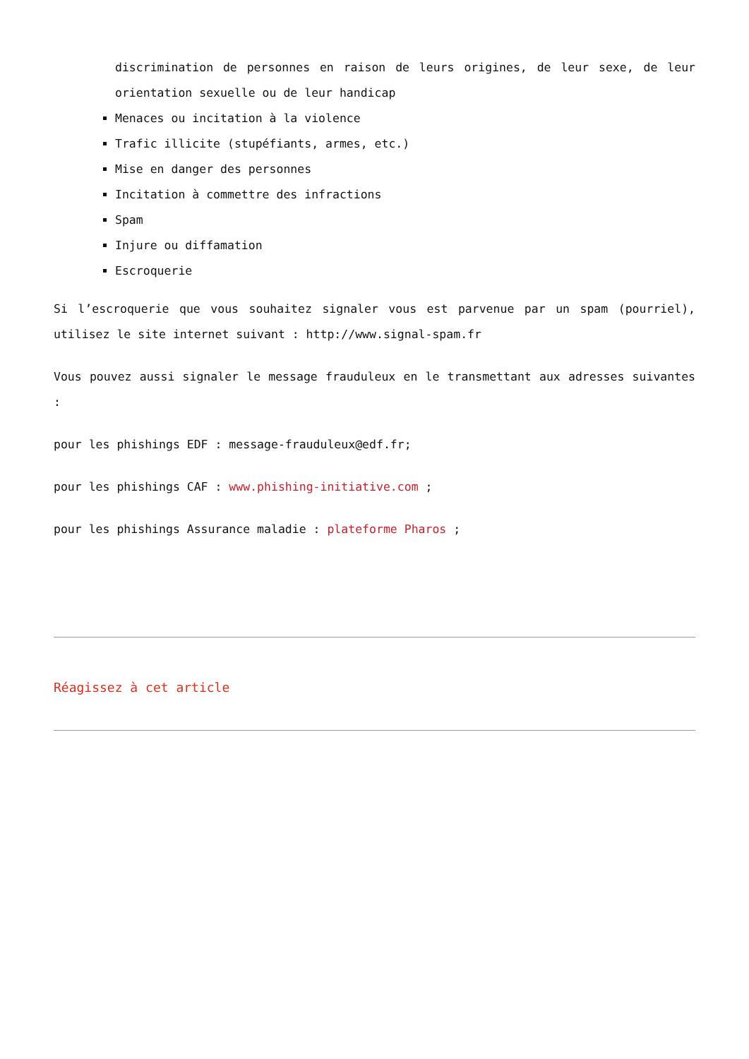discrimination de personnes en raison de leurs origines, de leur sexe, de leur orientation sexuelle ou de leur handicap
Menaces ou incitation à la violence
Trafic illicite (stupéfiants, armes, etc.)
Mise en danger des personnes
Incitation à commettre des infractions
Spam
Injure ou diffamation
Escroquerie
Si l’escroquerie que vous souhaitez signaler vous est parvenue par un spam (pourriel), utilisez le site internet suivant : http://www.signal-spam.fr
Vous pouvez aussi signaler le message frauduleux en le transmettant aux adresses suivantes :
pour les phishings EDF : message-frauduleux@edf.fr;
pour les phishings CAF : www.phishing-initiative.com ;
pour les phishings Assurance maladie : plateforme Pharos ;
Réagissez à cet article